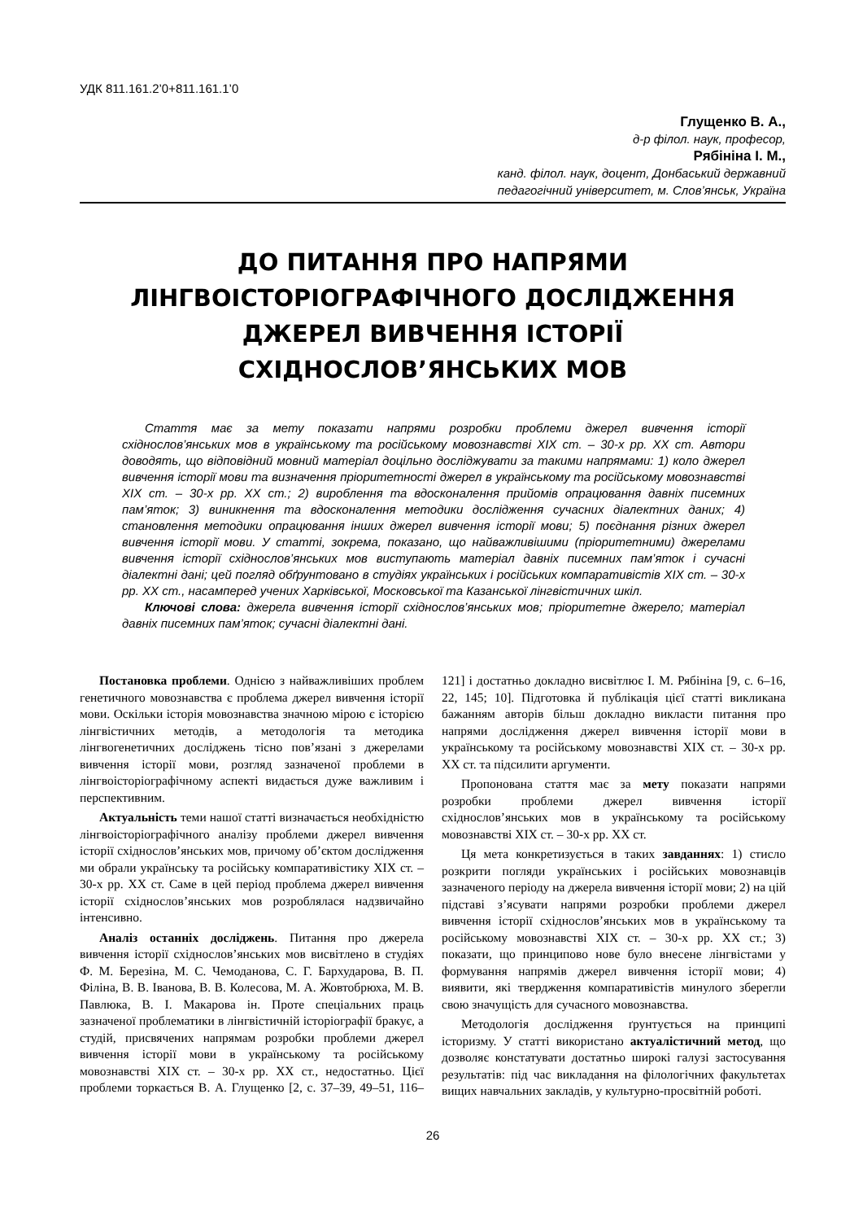УДК 811.161.2’0+811.161.1’0
Глущенко В. А.,
д-р філол. наук, професор,
Рябініна І. М.,
канд. філол. наук, доцент, Донбаський державний
педагогічний університет, м. Слов’янськ, Україна
ДО ПИТАННЯ ПРО НАПРЯМИ
ЛІНГВОІСТОРІОГРАФІЧНОГО ДОСЛІДЖЕННЯ
ДЖЕРЕЛ ВИВЧЕННЯ ІСТОРІЇ
СХІДНОСЛОВ’ЯНСЬКИХ МОВ
Стаття має за мету показати напрями розробки проблеми джерел вивчення історії східнослов’янських мов в українському та російському мовознавстві ХІХ ст. – 30-х рр. ХХ ст. Автори доводять, що відповідний мовний матеріал доцільно досліджувати за такими напрямами: 1) коло джерел вивчення історії мови та визначення пріоритетності джерел в українському та російському мовознавстві ХІХ ст. – 30-х рр. ХХ ст.; 2) вироблення та вдосконалення прийомів опрацювання давніх писемних пам’яток; 3) виникнення та вдосконалення методики дослідження сучасних діалектних даних; 4) становлення методики опрацювання інших джерел вивчення історії мови; 5) поєднання різних джерел вивчення історії мови. У статті, зокрема, показано, що найважливішими (пріоритетними) джерелами вивчення історії східнослов’янських мов виступають матеріал давніх писемних пам’яток і сучасні діалектні дані; цей погляд обґрунтовано в студіях українських і російських компаративістів ХІХ ст. – 30-х рр. ХХ ст., насамперед учених Харківської, Московської та Казанської лінгвістичних шкіл.
Ключові слова: джерела вивчення історії східнослов’янських мов; пріоритетне джерело; матеріал давніх писемних пам’яток; сучасні діалектні дані.
Постановка проблеми. Однією з найважливіших проблем генетичного мовознавства є проблема джерел вивчення історії мови. Оскільки історія мовознавства значною мірою є історією лінгвістичних методів, а методологія та методика лінгвогенетичних досліджень тісно пов’язані з джерелами вивчення історії мови, розгляд зазначеної проблеми в лінгвоісторіографічному аспекті видається дуже важливим і перспективним.
Актуальність теми нашої статті визначається необхідністю лінгвоісторіографічного аналізу проблеми джерел вивчення історії східнослов’янських мов, причому об’єктом дослідження ми обрали українську та російську компаративістику ХІХ ст. – 30-х рр. ХХ ст. Саме в цей період проблема джерел вивчення історії східнослов’янських мов розроблялася надзвичайно інтенсивно.
Аналіз останніх досліджень. Питання про джерела вивчення історії східнослов’янських мов висвітлено в студіях Ф. М. Березіна, М. С. Чемоданова, С. Г. Бархударова, В. П. Філіна, В. В. Іванова, В. В. Колесова, М. А. Жовтобрюха, М. В. Павлюка, В. І. Макарова ін. Проте спеціальних праць зазначеної проблематики в лінгвістичній історіографії бракує, а студій, присвячених напрямам розробки проблеми джерел вивчення історії мови в українському та російському мовознавстві ХІХ ст. – 30-х рр. ХХ ст., недостатньо. Цієї проблеми торкається В. А. Глущенко [2, с. 37–39, 49–51, 116–121] і достатньо докладно висвітлює І. М. Рябініна [9, с. 6–16, 22, 145; 10]. Підготовка й публікація цієї статті викликана бажанням авторів більш докладно викласти питання про напрями дослідження джерел вивчення історії мови в українському та російському мовознавстві ХІХ ст. – 30-х рр. ХХ ст. та підсилити аргументи.
Пропонована стаття має за мету показати напрями розробки проблеми джерел вивчення історії східнослов’янських мов в українському та російському мовознавстві ХІХ ст. – 30-х рр. ХХ ст.
Ця мета конкретизується в таких завданнях: 1) стисло розкрити погляди українських і російських мовознавців зазначеного періоду на джерела вивчення історії мови; 2) на цій підставі з’ясувати напрями розробки проблеми джерел вивчення історії східнослов’янських мов в українському та російському мовознавстві ХІХ ст. – 30-х рр. ХХ ст.; 3) показати, що принципово нове було внесене лінгвістами у формування напрямів джерел вивчення історії мови; 4) виявити, які твердження компаративістів минулого зберегли свою значущість для сучасного мовознавства.
Методологія дослідження ґрунтується на принципі історизму. У статті використано актуалістичний метод, що дозволяє констатувати достатньо широкі галузі застосування результатів: під час викладання на філологічних факультетах вищих навчальних закладів, у культурно-просвітній роботі.
26